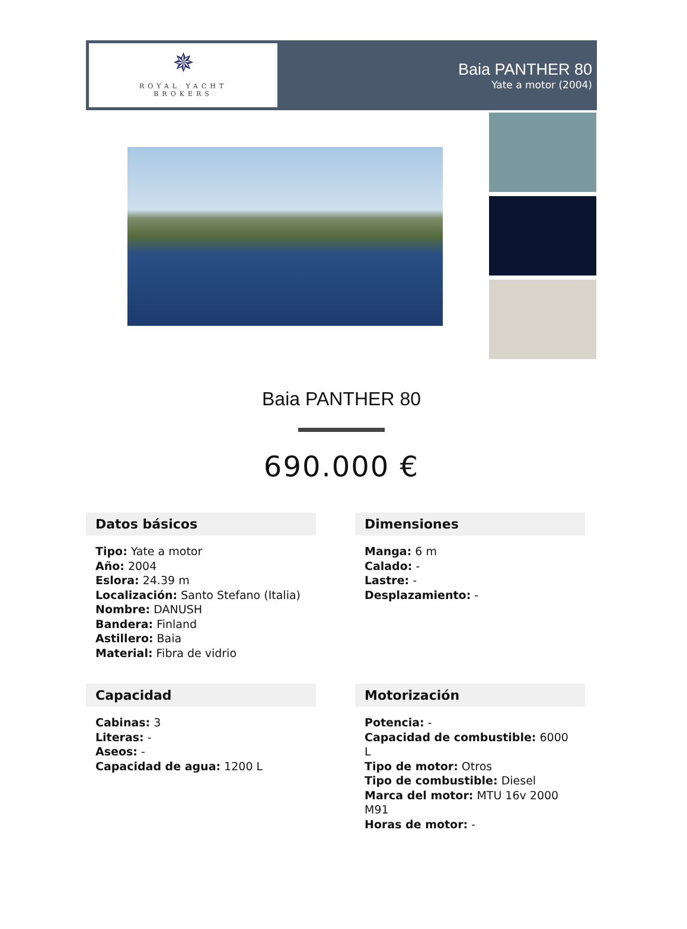✵
ROYAL YACHT
BROKERS
Baia PANTHER 80
Yate a motor (2004)
Baia PANTHER 80
690.000 €
Datos básicos
Tipo: Yate a motor
Año: 2004
Eslora: 24.39 m
Localización: Santo Stefano (Italia)
Nombre: DANUSH
Bandera: Finland
Astillero: Baia
Material: Fibra de vidrio
Dimensiones
Manga: 6 m
Calado: -
Lastre: -
Desplazamiento: -
Capacidad
Cabinas: 3
Literas: -
Aseos: -
Capacidad de agua: 1200 L
Motorización
Potencia: -
Capacidad de combustible: 6000 L
Tipo de motor: Otros
Tipo de combustible: Diesel
Marca del motor: MTU 16v 2000 M91
Horas de motor: -